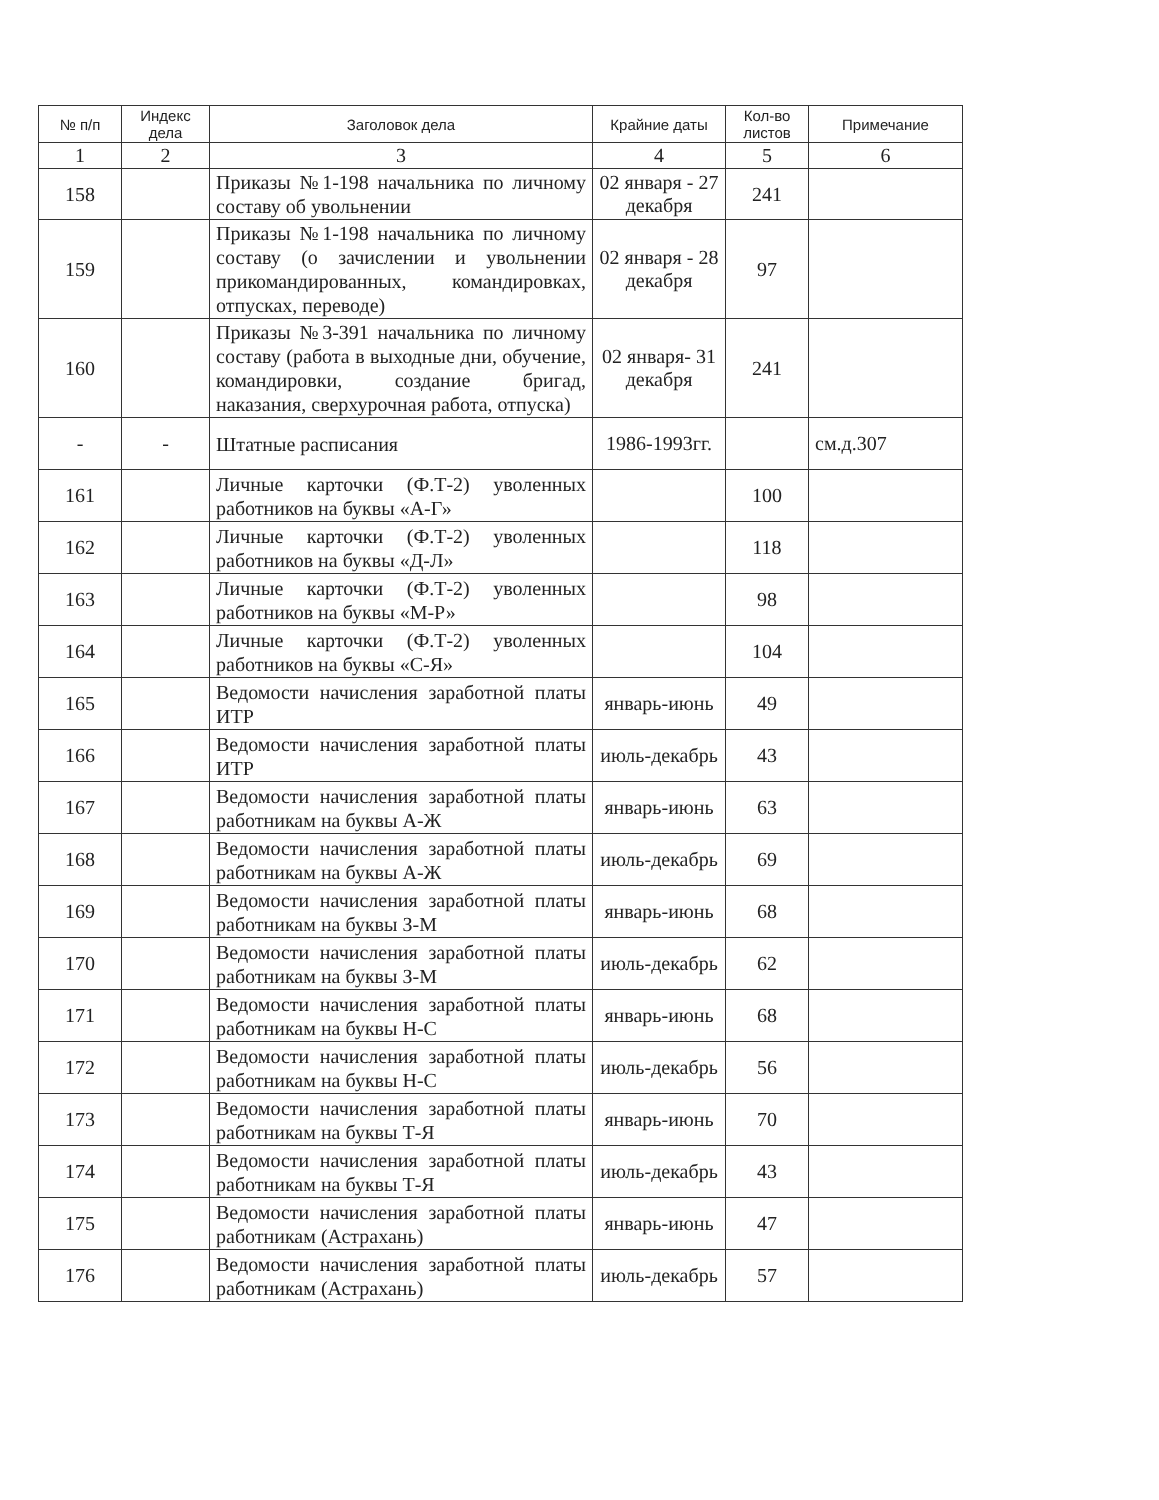| № п/п | Индекс дела | Заголовок дела | Крайние даты | Кол-во листов | Примечание |
| --- | --- | --- | --- | --- | --- |
| 1 | 2 | 3 | 4 | 5 | 6 |
| 158 | | Приказы №1-198 начальника по личному составу об увольнении | 02 января - 27 декабря | 241 | |
| 159 | | Приказы №1-198 начальника по личному составу (о зачислении и увольнении прикомандированных, командировках, отпусках, переводе) | 02 января - 28 декабря | 97 | |
| 160 | | Приказы №3-391 начальника по личному составу (работа в выходные дни, обучение, командировки, создание бригад, наказания, сверхурочная работа, отпуска) | 02 января- 31 декабря | 241 | |
| - | - | Штатные расписания | 1986-1993гг. | | см.д.307 |
| 161 | | Личные карточки (Ф.Т-2) уволенных работников на буквы «А-Г» | | 100 | |
| 162 | | Личные карточки (Ф.Т-2) уволенных работников на буквы «Д-Л» | | 118 | |
| 163 | | Личные карточки (Ф.Т-2) уволенных работников на буквы «М-Р» | | 98 | |
| 164 | | Личные карточки (Ф.Т-2) уволенных работников на буквы «С-Я» | | 104 | |
| 165 | | Ведомости начисления заработной платы ИТР | январь-июнь | 49 | |
| 166 | | Ведомости начисления заработной платы ИТР | июль-декабрь | 43 | |
| 167 | | Ведомости начисления заработной платы работникам на буквы А-Ж | январь-июнь | 63 | |
| 168 | | Ведомости начисления заработной платы работникам на буквы А-Ж | июль-декабрь | 69 | |
| 169 | | Ведомости начисления заработной платы работникам на буквы З-М | январь-июнь | 68 | |
| 170 | | Ведомости начисления заработной платы работникам на буквы З-М | июль-декабрь | 62 | |
| 171 | | Ведомости начисления заработной платы работникам на буквы Н-С | январь-июнь | 68 | |
| 172 | | Ведомости начисления заработной платы работникам на буквы Н-С | июль-декабрь | 56 | |
| 173 | | Ведомости начисления заработной платы работникам на буквы Т-Я | январь-июнь | 70 | |
| 174 | | Ведомости начисления заработной платы работникам на буквы Т-Я | июль-декабрь | 43 | |
| 175 | | Ведомости начисления заработной платы работникам (Астрахань) | январь-июнь | 47 | |
| 176 | | Ведомости начисления заработной платы работникам (Астрахань) | июль-декабрь | 57 | |